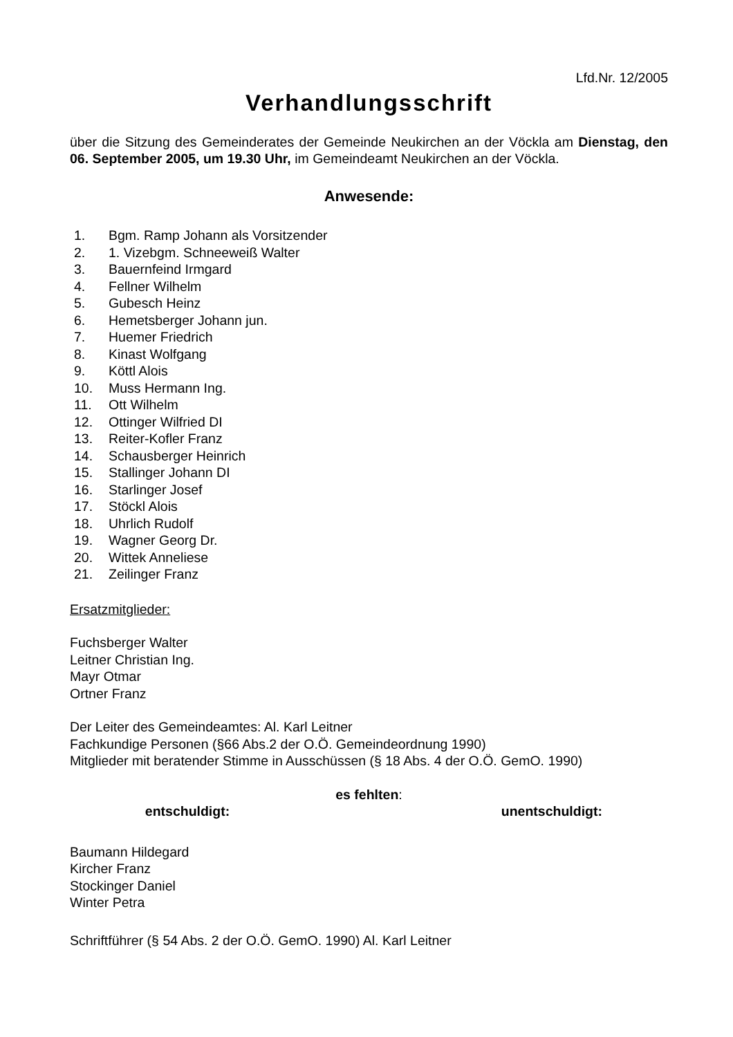Lfd.Nr. 12/2005
Verhandlungsschrift
über die Sitzung des Gemeinderates der Gemeinde Neukirchen an der Vöckla am Dienstag, den 06. September 2005, um 19.30 Uhr, im Gemeindeamt Neukirchen an der Vöckla.
Anwesende:
1. Bgm. Ramp Johann als Vorsitzender
2. 1. Vizebgm. Schneeweiß Walter
3. Bauernfeind Irmgard
4. Fellner Wilhelm
5. Gubesch Heinz
6. Hemetsberger Johann jun.
7. Huemer Friedrich
8. Kinast Wolfgang
9. Köttl Alois
10. Muss Hermann Ing.
11. Ott Wilhelm
12. Ottinger Wilfried DI
13. Reiter-Kofler Franz
14. Schausberger Heinrich
15. Stallinger Johann DI
16. Starlinger Josef
17. Stöckl Alois
18. Uhrlich Rudolf
19. Wagner Georg Dr.
20. Wittek Anneliese
21. Zeilinger Franz
Ersatzmitglieder:
Fuchsberger Walter
Leitner Christian Ing.
Mayr Otmar
Ortner Franz
Der Leiter des Gemeindeamtes: Al. Karl Leitner
Fachkundige Personen (§66 Abs.2 der O.Ö. Gemeindeordnung 1990)
Mitglieder mit beratender Stimme in Ausschüssen (§ 18 Abs. 4 der O.Ö. GemO. 1990)
es fehlten:
entschuldigt: unentschuldigt:
Baumann Hildegard
Kircher Franz
Stockinger Daniel
Winter Petra
Schriftführer (§ 54 Abs. 2 der O.Ö. GemO. 1990) Al. Karl Leitner